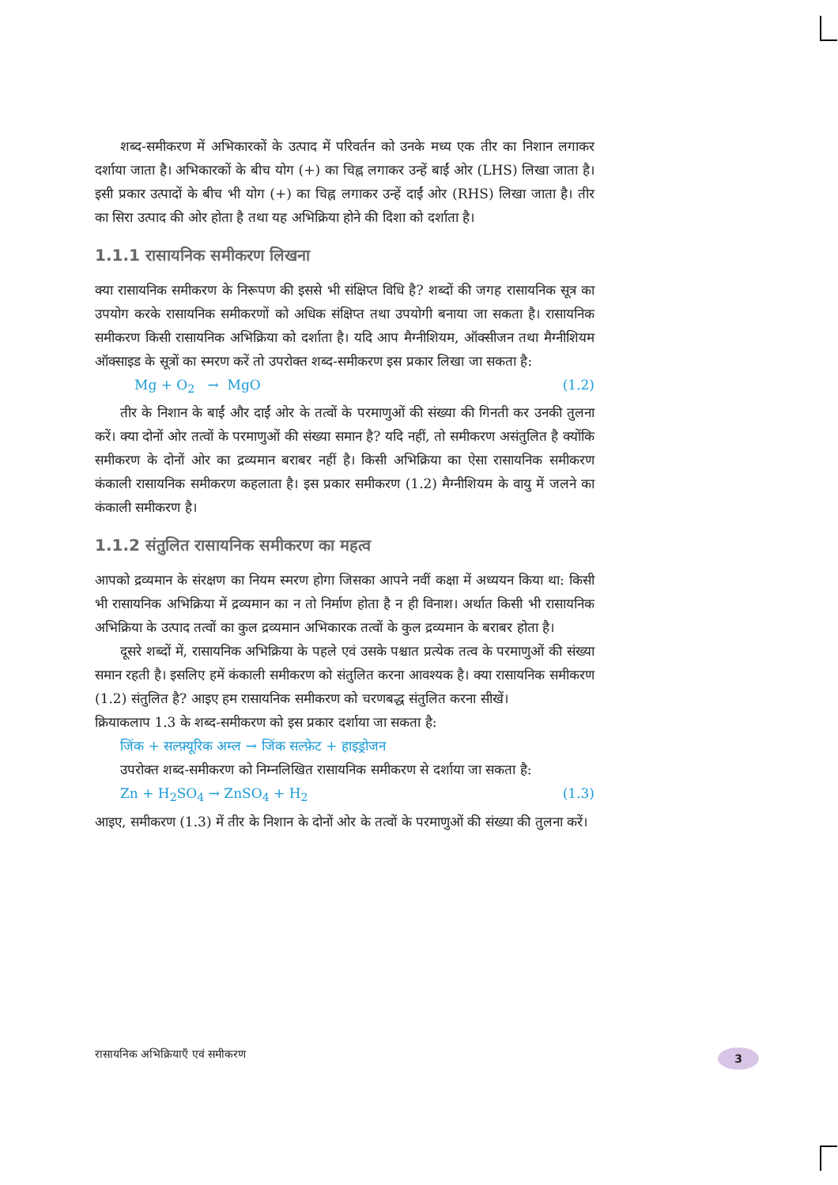शब्द-समीकरण में अभिकारकों के उत्पाद में परिवर्तन को उनके मध्य एक तीर का निशान लगाकर दर्शाया जाता है। अभिकारकों के बीच योग (+) का चिह्न लगाकर उन्हें बाईं ओर (LHS) लिखा जाता है। इसी प्रकार उत्पादों के बीच भी योग (+) का चिह्न लगाकर उन्हें दाईं ओर (RHS) लिखा जाता है। तीर का सिरा उत्पाद की ओर होता है तथा यह अभिक्रिया होने की दिशा को दर्शाता है।
1.1.1 रासायनिक समीकरण लिखना
क्या रासायनिक समीकरण के निरूपण की इससे भी संक्षिप्त विधि है? शब्दों की जगह रासायनिक सूत्र का उपयोग करके रासायनिक समीकरणों को अधिक संक्षिप्त तथा उपयोगी बनाया जा सकता है। रासायनिक समीकरण किसी रासायनिक अभिक्रिया को दर्शाता है। यदि आप मैग्नीशियम, ऑक्सीजन तथा मैग्नीशियम ऑक्साइड के सूत्रों का स्मरण करें तो उपरोक्त शब्द-समीकरण इस प्रकार लिखा जा सकता है:
Mg + O<sub>2</sub> → MgO (1.2)
तीर के निशान के बाईं और दाईं ओर के तत्वों के परमाणुओं की संख्या की गिनती कर उनकी तुलना करें। क्या दोनों ओर तत्वों के परमाणुओं की संख्या समान है? यदि नहीं, तो समीकरण असंतुलित है क्योंकि समीकरण के दोनों ओर का द्रव्यमान बराबर नहीं है। किसी अभिक्रिया का ऐसा रासायनिक समीकरण कंकाली रासायनिक समीकरण कहलाता है। इस प्रकार समीकरण (1.2) मैग्नीशियम के वायु में जलने का कंकाली समीकरण है।
1.1.2 संतुलित रासायनिक समीकरण का महत्व
आपको द्रव्यमान के संरक्षण का नियम स्मरण होगा जिसका आपने नवीं कक्षा में अध्ययन किया था: किसी भी रासायनिक अभिक्रिया में द्रव्यमान का न तो निर्माण होता है न ही विनाश। अर्थात किसी भी रासायनिक अभिक्रिया के उत्पाद तत्वों का कुल द्रव्यमान अभिकारक तत्वों के कुल द्रव्यमान के बराबर होता है।
दूसरे शब्दों में, रासायनिक अभिक्रिया के पहले एवं उसके पश्चात प्रत्येक तत्व के परमाणुओं की संख्या समान रहती है। इसलिए हमें कंकाली समीकरण को संतुलित करना आवश्यक है। क्या रासायनिक समीकरण (1.2) संतुलित है? आइए हम रासायनिक समीकरण को चरणबद्ध संतुलित करना सीखें।
क्रियाकलाप 1.3 के शब्द-समीकरण को इस प्रकार दर्शाया जा सकता है:
जिंक + सल्फ़्यूरिक अम्ल → जिंक सल्फ़ेट + हाइड्रोजन
उपरोक्त शब्द-समीकरण को निम्नलिखित रासायनिक समीकरण से दर्शाया जा सकता है:
Zn + H<sub>2</sub>SO<sub>4</sub> → ZnSO<sub>4</sub> + H<sub>2</sub> (1.3)
आइए, समीकरण (1.3) में तीर के निशान के दोनों ओर के तत्वों के परमाणुओं की संख्या की तुलना करें।
रासायनिक अभिक्रियाएँ एवं समीकरण 3